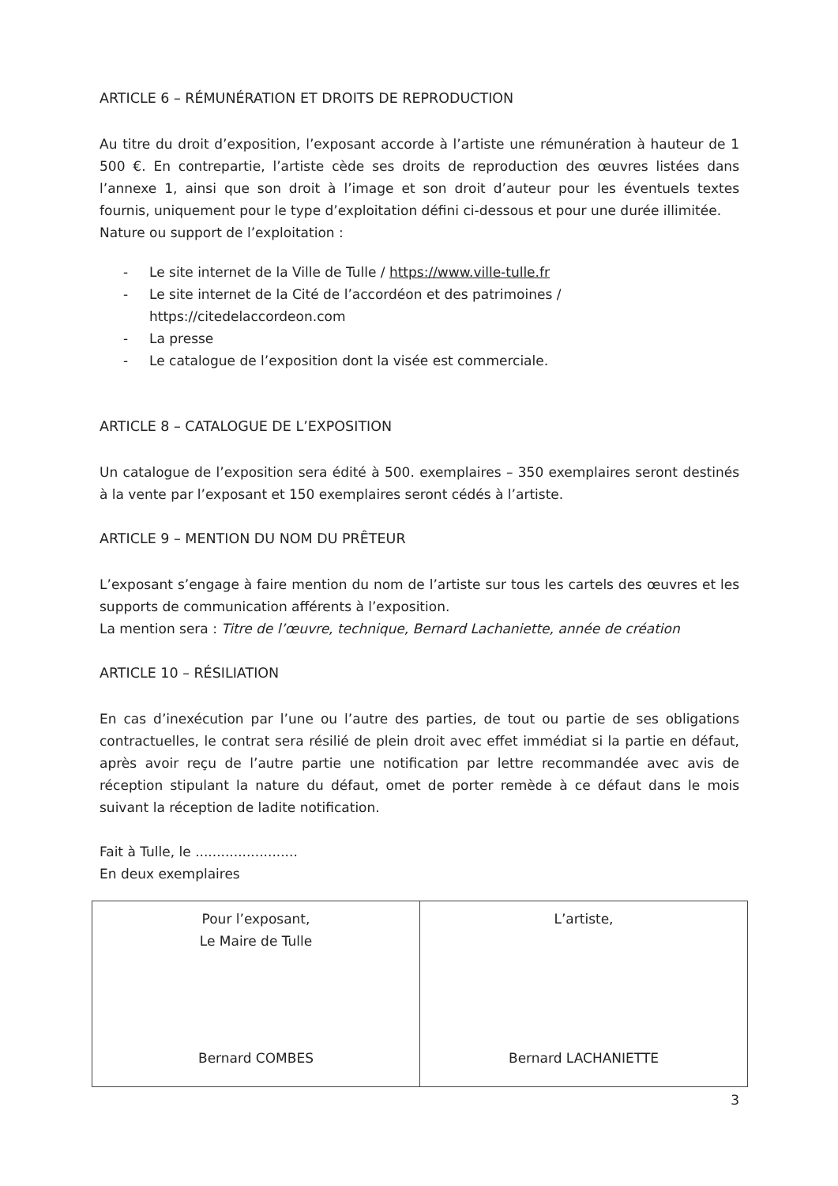ARTICLE 6 – RÉMUNÉRATION ET DROITS DE REPRODUCTION
Au titre du droit d’exposition, l’exposant accorde à l’artiste une rémunération à hauteur de 1 500 €. En contrepartie, l’artiste cède ses droits de reproduction des œuvres listées dans l’annexe 1, ainsi que son droit à l’image et son droit d’auteur pour les éventuels textes fournis, uniquement pour le type d’exploitation défini ci-dessous et pour une durée illimitée.
Nature ou support de l’exploitation :
- Le site internet de la Ville de Tulle / https://www.ville-tulle.fr
- Le site internet de la Cité de l’accordéon et des patrimoines / https://citedelaccordeon.com
- La presse
- Le catalogue de l’exposition dont la visée est commerciale.
ARTICLE 8 – CATALOGUE DE L’EXPOSITION
Un catalogue de l’exposition sera édité à 500. exemplaires – 350 exemplaires seront destinés à la vente par l’exposant et 150 exemplaires seront cédés à l’artiste.
ARTICLE 9 – MENTION DU NOM DU PRÊTEUR
L’exposant s’engage à faire mention du nom de l’artiste sur tous les cartels des œuvres et les supports de communication afférents à l’exposition.
La mention sera : Titre de l’œuvre, technique, Bernard Lachaniette, année de création
ARTICLE 10 – RÉSILIATION
En cas d’inexécution par l’une ou l’autre des parties, de tout ou partie de ses obligations contractuelles, le contrat sera résilié de plein droit avec effet immédiat si la partie en défaut, après avoir reçu de l’autre partie une notification par lettre recommandée avec avis de réception stipulant la nature du défaut, omet de porter remède à ce défaut dans le mois suivant la réception de ladite notification.
Fait à Tulle, le ........................
En deux exemplaires
| Pour l’exposant, Le Maire de Tulle Bernard COMBES | L’artiste, Bernard LACHANIETTE |
3